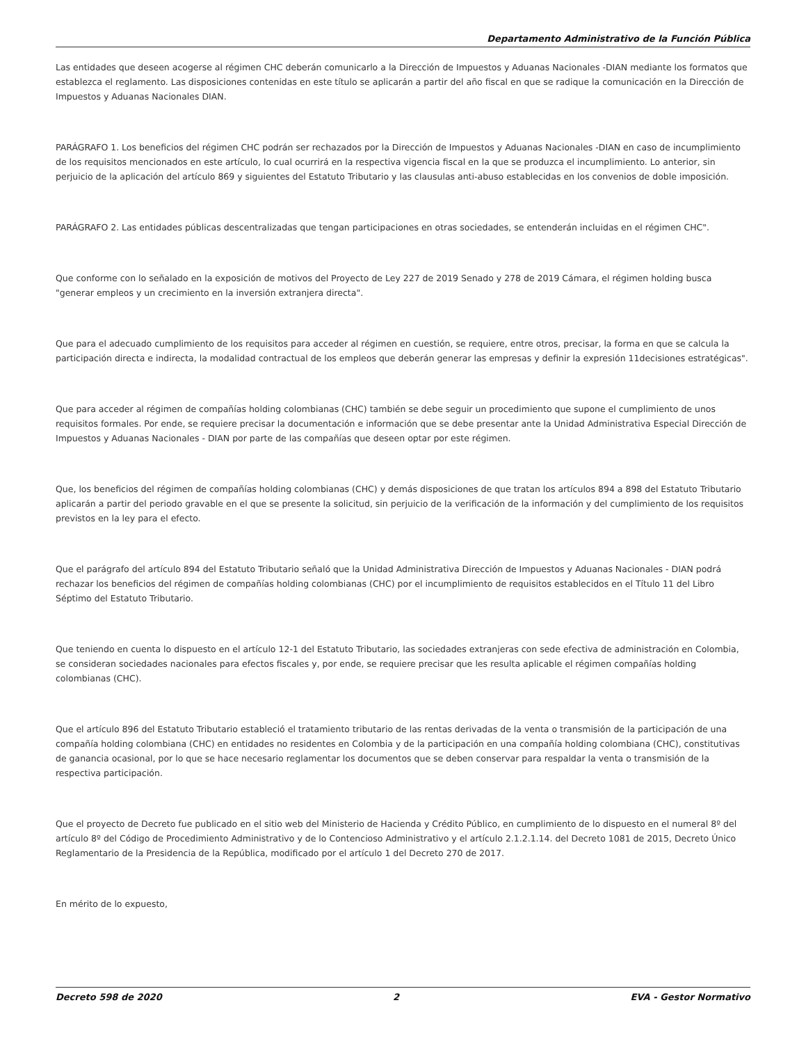Departamento Administrativo de la Función Pública
Las entidades que deseen acogerse al régimen CHC deberán comunicarlo a la Dirección de Impuestos y Aduanas Nacionales -DIAN mediante los formatos que establezca el reglamento. Las disposiciones contenidas en este título se aplicarán a partir del año fiscal en que se radique la comunicación en la Dirección de Impuestos y Aduanas Nacionales DIAN.
PARÁGRAFO 1. Los beneficios del régimen CHC podrán ser rechazados por la Dirección de Impuestos y Aduanas Nacionales -DIAN en caso de incumplimiento de los requisitos mencionados en este artículo, lo cual ocurrirá en la respectiva vigencia fiscal en la que se produzca el incumplimiento. Lo anterior, sin perjuicio de la aplicación del artículo 869 y siguientes del Estatuto Tributario y las clausulas anti-abuso establecidas en los convenios de doble imposición.
PARÁGRAFO 2. Las entidades públicas descentralizadas que tengan participaciones en otras sociedades, se entenderán incluidas en el régimen CHC".
Que conforme con lo señalado en la exposición de motivos del Proyecto de Ley 227 de 2019 Senado y 278 de 2019 Cámara, el régimen holding busca "generar empleos y un crecimiento en la inversión extranjera directa".
Que para el adecuado cumplimiento de los requisitos para acceder al régimen en cuestión, se requiere, entre otros, precisar, la forma en que se calcula la participación directa e indirecta, la modalidad contractual de los empleos que deberán generar las empresas y definir la expresión 11decisiones estratégicas".
Que para acceder al régimen de compañías holding colombianas (CHC) también se debe seguir un procedimiento que supone el cumplimiento de unos requisitos formales. Por ende, se requiere precisar la documentación e información que se debe presentar ante la Unidad Administrativa Especial Dirección de Impuestos y Aduanas Nacionales - DIAN por parte de las compañías que deseen optar por este régimen.
Que, los beneficios del régimen de compañías holding colombianas (CHC) y demás disposiciones de que tratan los artículos 894 a 898 del Estatuto Tributario aplicarán a partir del periodo gravable en el que se presente la solicitud, sin perjuicio de la verificación de la información y del cumplimiento de los requisitos previstos en la ley para el efecto.
Que el parágrafo del artículo 894 del Estatuto Tributario señaló que la Unidad Administrativa Dirección de Impuestos y Aduanas Nacionales - DIAN podrá rechazar los beneficios del régimen de compañías holding colombianas (CHC) por el incumplimiento de requisitos establecidos en el Título 11 del Libro Séptimo del Estatuto Tributario.
Que teniendo en cuenta lo dispuesto en el artículo 12-1 del Estatuto Tributario, las sociedades extranjeras con sede efectiva de administración en Colombia, se consideran sociedades nacionales para efectos fiscales y, por ende, se requiere precisar que les resulta aplicable el régimen compañías holding colombianas (CHC).
Que el artículo 896 del Estatuto Tributario estableció el tratamiento tributario de las rentas derivadas de la venta o transmisión de la participación de una compañía holding colombiana (CHC) en entidades no residentes en Colombia y de la participación en una compañía holding colombiana (CHC), constitutivas de ganancia ocasional, por lo que se hace necesario reglamentar los documentos que se deben conservar para respaldar la venta o transmisión de la respectiva participación.
Que el proyecto de Decreto fue publicado en el sitio web del Ministerio de Hacienda y Crédito Público, en cumplimiento de lo dispuesto en el numeral 8º del artículo 8º del Código de Procedimiento Administrativo y de lo Contencioso Administrativo y el artículo 2.1.2.1.14. del Decreto 1081 de 2015, Decreto Único Reglamentario de la Presidencia de la República, modificado por el artículo 1 del Decreto 270 de 2017.
En mérito de lo expuesto,
Decreto 598 de 2020 2 EVA - Gestor Normativo